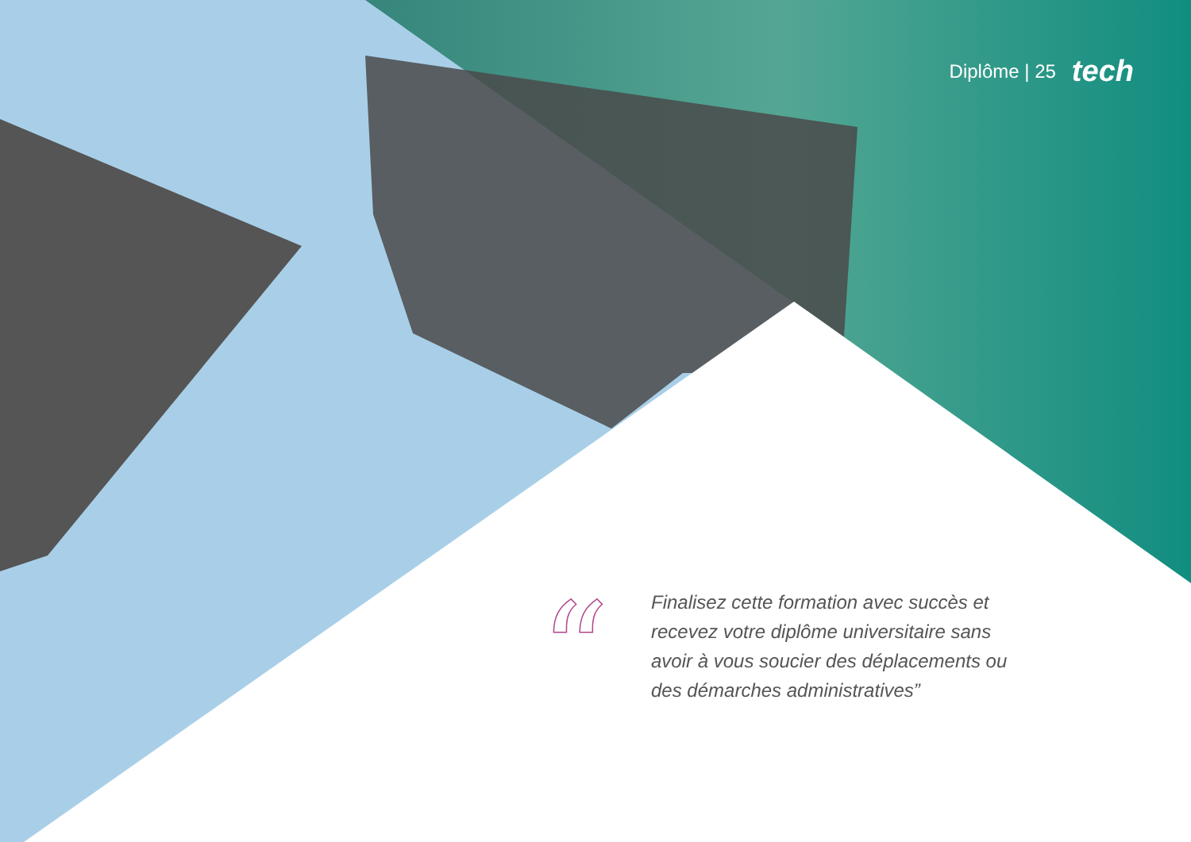Diplôme | 25 tech
“
Finalisez cette formation avec succès et recevez votre diplôme universitaire sans avoir à vous soucier des déplacements ou des démarches administratives”